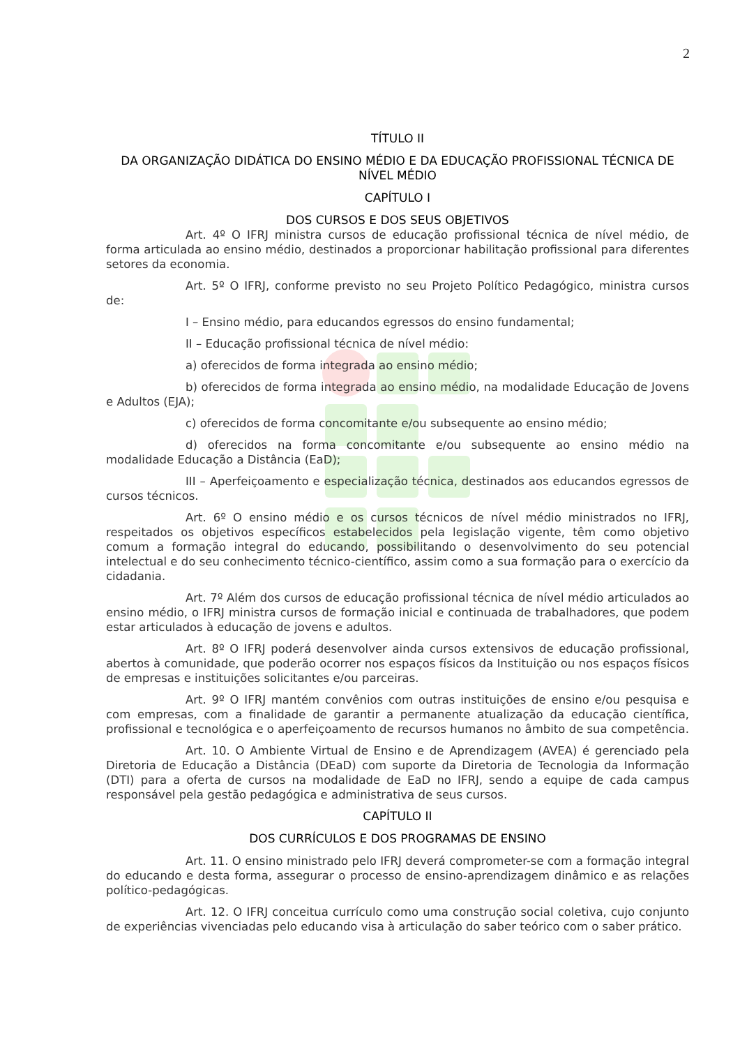2
TÍTULO II
DA ORGANIZAÇÃO DIDÁTICA DO ENSINO MÉDIO E DA EDUCAÇÃO PROFISSIONAL TÉCNICA DE NÍVEL MÉDIO
CAPÍTULO I
DOS CURSOS E DOS SEUS OBJETIVOS
Art. 4º O IFRJ ministra cursos de educação profissional técnica de nível médio, de forma articulada ao ensino médio, destinados a proporcionar habilitação profissional para diferentes setores da economia.
Art. 5º O IFRJ, conforme previsto no seu Projeto Político Pedagógico, ministra cursos de:
I – Ensino médio, para educandos egressos do ensino fundamental;
II – Educação profissional técnica de nível médio:
a) oferecidos de forma integrada ao ensino médio;
b) oferecidos de forma integrada ao ensino médio, na modalidade Educação de Jovens e Adultos (EJA);
c) oferecidos de forma concomitante e/ou subsequente ao ensino médio;
d) oferecidos na forma concomitante e/ou subsequente ao ensino médio na modalidade Educação a Distância (EaD);
III – Aperfeiçoamento e especialização técnica, destinados aos educandos egressos de cursos técnicos.
Art. 6º O ensino médio e os cursos técnicos de nível médio ministrados no IFRJ, respeitados os objetivos específicos estabelecidos pela legislação vigente, têm como objetivo comum a formação integral do educando, possibilitando o desenvolvimento do seu potencial intelectual e do seu conhecimento técnico-científico, assim como a sua formação para o exercício da cidadania.
Art. 7º Além dos cursos de educação profissional técnica de nível médio articulados ao ensino médio, o IFRJ ministra cursos de formação inicial e continuada de trabalhadores, que podem estar articulados à educação de jovens e adultos.
Art. 8º O IFRJ poderá desenvolver ainda cursos extensivos de educação profissional, abertos à comunidade, que poderão ocorrer nos espaços físicos da Instituição ou nos espaços físicos de empresas e instituições solicitantes e/ou parceiras.
Art. 9º O IFRJ mantém convênios com outras instituições de ensino e/ou pesquisa e com empresas, com a finalidade de garantir a permanente atualização da educação científica, profissional e tecnológica e o aperfeiçoamento de recursos humanos no âmbito de sua competência.
Art. 10. O Ambiente Virtual de Ensino e de Aprendizagem (AVEA) é gerenciado pela Diretoria de Educação a Distância (DEaD) com suporte da Diretoria de Tecnologia da Informação (DTI) para a oferta de cursos na modalidade de EaD no IFRJ, sendo a equipe de cada campus responsável pela gestão pedagógica e administrativa de seus cursos.
CAPÍTULO II
DOS CURRÍCULOS E DOS PROGRAMAS DE ENSINO
Art. 11. O ensino ministrado pelo IFRJ deverá comprometer-se com a formação integral do educando e desta forma, assegurar o processo de ensino-aprendizagem dinâmico e as relações político-pedagógicas.
Art. 12. O IFRJ conceitua currículo como uma construção social coletiva, cujo conjunto de experiências vivenciadas pelo educando visa à articulação do saber teórico com o saber prático.